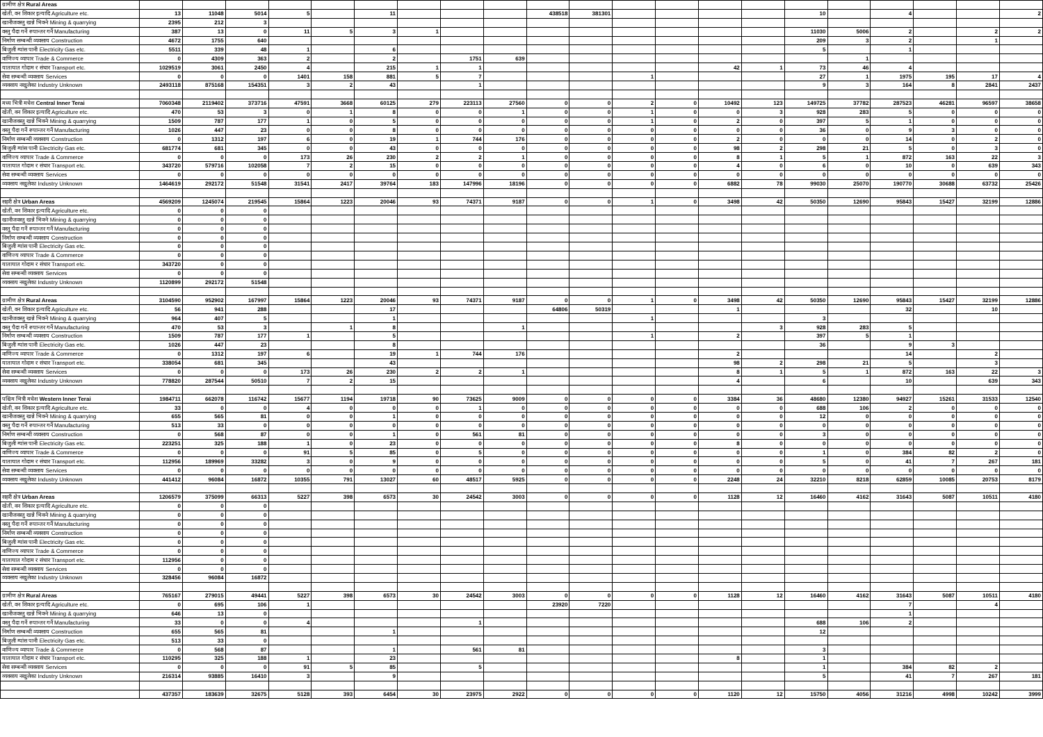| ग्रामीण क्षेत्र Rural Areas | | | | | | | | | | | | | | | | | | | | | |
| खेती, वन शिकार इत्यादि Agriculture etc. | 13 | 11048 | 5014 | 5 | | 11 | | | | 438518 | 381301 | | | | | 10 | | 4 | | | 2 |
| खानीजवस्तु खन्ने भिक्ने Mining & quarrying | 2395 | 212 | 3 | | | | | | | | | | | | | | | | | | |
| वस्तु पैदा गर्ने रुपान्तर गर्ने Manufacturing | 387 | 13 | 0 | 11 | 5 | 3 | 1 | | | | | | | | | 11030 | 5006 | 2 | | 2 | 2 |
| निर्माण सम्बन्धी व्यवसाय Construction | 4672 | 1755 | 640 | | | | | | | | | | | | | 209 | 3 | 2 | | 1 | |
| बिजुली ग्यांस पानी Electricity Gas etc. | 5511 | 339 | 48 | 1 | | 6 | | | | | | | | | | 5 | | 1 | | | |
| वाणिज्य व्यापार Trade & Commerce | 0 | 4309 | 363 | 2 | | 2 | | 1751 | 639 | | | | | | | | 1 | | | | |
| यातायात गोदाम र संचार Transport etc. | 1029519 | 3061 | 2450 | 4 | | 215 | 1 | 1 | | | | | | 42 | 1 | 73 | 46 | 4 | | | |
| सेवा सम्बन्धी व्यवसाय Services | 0 | 0 | 0 | 1401 | 158 | 881 | 5 | 7 | | | | 1 | | | | 27 | 1 | 1975 | 195 | 17 | 4 |
| व्यवसाय नखुलेका Industry Unknown | 2493118 | 875168 | 154351 | 3 | 2 | 43 | | 1 | | | | | | | | 9 | 3 | 164 | 8 | 2841 | 2437 |
| मध्य भित्री मधेश Central Inner Terai | 7060348 | 2119402 | 373716 | 47591 | 3668 | 60125 | 279 | 223113 | 27560 | 0 | 0 | 2 | 0 | 10492 | 123 | 149725 | 37782 | 287523 | 46281 | 96597 | 38658 |
| खेती, वन शिकार इत्यादि Agriculture etc. | 470 | 53 | 3 | 0 | 1 | 8 | 0 | 0 | 1 | 0 | 0 | 1 | 0 | 0 | 3 | 928 | 283 | 5 | 0 | 0 | 0 |
| खानीजवस्तु खन्ने भिक्ने Mining & quarrying | 1509 | 787 | 177 | 1 | 0 | 5 | 0 | 0 | 0 | 0 | 0 | 1 | 0 | 2 | 0 | 397 | 5 | 1 | 0 | 0 | 0 |
| वस्तु पैदा गर्ने रुपान्तर गर्ने Manufacturing | 1026 | 447 | 23 | 0 | 0 | 8 | 0 | 0 | 0 | 0 | 0 | 0 | 0 | 0 | 0 | 36 | 0 | 9 | 3 | 0 | 0 |
| निर्माण सम्बन्धी व्यवसाय Construction | 0 | 1312 | 197 | 6 | 0 | 19 | 1 | 744 | 176 | 0 | 0 | 0 | 0 | 2 | 0 | 0 | 0 | 14 | 0 | 2 | 0 |
| बिजुली ग्यांस पानी Electricity Gas etc. | 681774 | 681 | 345 | 0 | 0 | 43 | 0 | 0 | 0 | 0 | 0 | 0 | 0 | 98 | 2 | 298 | 21 | 5 | 0 | 3 | 0 |
| वाणिज्य व्यापार Trade & Commerce | 0 | 0 | 0 | 173 | 26 | 230 | 2 | 2 | 1 | 0 | 0 | 0 | 0 | 8 | 1 | 5 | 1 | 872 | 163 | 22 | 3 |
| यातायात गोदाम र संचार Transport etc. | 343720 | 579716 | 102058 | 7 | 2 | 15 | 0 | 0 | 0 | 0 | 0 | 0 | 0 | 4 | 0 | 6 | 0 | 10 | 0 | 639 | 343 |
| सेवा सम्बन्धी व्यवसाय Services | 0 | 0 | 0 | 0 | 0 | 0 | 0 | 0 | 0 | 0 | 0 | 0 | 0 | 0 | 0 | 0 | 0 | 0 | 0 | 0 | 0 |
| व्यवसाय नखुलेका Industry Unknown | 1464619 | 292172 | 51548 | 31541 | 2417 | 39764 | 183 | 147996 | 18196 | 0 | 0 | 0 | 0 | 6882 | 78 | 99030 | 25070 | 190770 | 30688 | 63732 | 25426 |
| सहरी क्षेत्र Urban Areas | 4569209 | 1245074 | 219545 | 15864 | 1223 | 20046 | 93 | 74371 | 9187 | 0 | 0 | 1 | 0 | 3498 | 42 | 50350 | 12690 | 95843 | 15427 | 32199 | 12886 |
| खेती, वन शिकार इत्यादि Agriculture etc. | 0 | 0 | 0 | | | | | | | | | | | | | | | | | | |
| खानीजवस्तु खन्ने भिक्ने Mining & quarrying | 0 | 0 | 0 | | | | | | | | | | | | | | | | | | |
| वस्तु पैदा गर्ने रुपान्तर गर्ने Manufacturing | 0 | 0 | 0 | | | | | | | | | | | | | | | | | | |
| निर्माण सम्बन्धी व्यवसाय Construction | 0 | 0 | 0 | | | | | | | | | | | | | | | | | | |
| बिजुली ग्यांस पानी Electricity Gas etc. | 0 | 0 | 0 | | | | | | | | | | | | | | | | | | |
| वाणिज्य व्यापार Trade & Commerce | 0 | 0 | 0 | | | | | | | | | | | | | | | | | | |
| यातायात गोदाम र संचार Transport etc. | 343720 | 0 | 0 | | | | | | | | | | | | | | | | | | |
| सेवा सम्बन्धी व्यवसाय Services | 0 | 0 | 0 | | | | | | | | | | | | | | | | | | |
| व्यवसाय नखुलेका Industry Unknown | 1120899 | 292172 | 51548 | | | | | | | | | | | | | | | | | | |
| ग्रामीण क्षेत्र Rural Areas | 3104590 | 952902 | 167997 | 15864 | 1223 | 20046 | 93 | 74371 | 9187 | 0 | 0 | 1 | 0 | 3498 | 42 | 50350 | 12690 | 95843 | 15427 | 32199 | 12886 |
| खेती, वन शिकार इत्यादि Agriculture etc. | 56 | 941 | 288 | | | 17 | | | | 64806 | 50319 | | | 1 | | | | 32 | | 10 | |
| खानीजवस्तु खन्ने भिक्ने Mining & quarrying | 964 | 407 | 5 | | | 1 | | | | | | 1 | | | | 3 | | | | | |
| वस्तु पैदा गर्ने रुपान्तर गर्ने Manufacturing | 470 | 53 | 3 | | 1 | 8 | | | 1 | | | | | | 3 | 928 | 283 | 5 | | | |
| निर्माण सम्बन्धी व्यवसाय Construction | 1509 | 787 | 177 | 1 | | 5 | | | | | | 1 | | 2 | | 397 | 5 | 1 | | | |
| बिजुली ग्यांस पानी Electricity Gas etc. | 1026 | 447 | 23 | | | 8 | | | | | | | | | | 36 | | 9 | 3 | | |
| वाणिज्य व्यापार Trade & Commerce | 0 | 1312 | 197 | 6 | | 19 | 1 | 744 | 176 | | | | | 2 | | | | 14 | | 2 | |
| यातायात गोदाम र संचार Transport etc. | 338054 | 681 | 345 | | | 43 | | | | | | | | 98 | 2 | 298 | 21 | 5 | | 3 | |
| सेवा सम्बन्धी व्यवसाय Services | 0 | 0 | 0 | 173 | 26 | 230 | 2 | 2 | 1 | | | | | 8 | 1 | 5 | 1 | 872 | 163 | 22 | 3 |
| व्यवसाय नखुलेका Industry Unknown | 778820 | 287544 | 50510 | 7 | 2 | 15 | | | | | | | | 4 | | 6 | | 10 | | 639 | 343 |
| पश्चिम भित्री मधेश Western Inner Terai | 1984711 | 662078 | 116742 | 15677 | 1194 | 19718 | 90 | 73625 | 9009 | 0 | 0 | 0 | 0 | 3384 | 36 | 48680 | 12380 | 94927 | 15261 | 31533 | 12540 |
| खेती, वन शिकार इत्यादि Agriculture etc. | 33 | 0 | 0 | 4 | 0 | 0 | 0 | 1 | 0 | 0 | 0 | 0 | 0 | 0 | 0 | 688 | 106 | 2 | 0 | 0 | 0 |
| खानीजवस्तु खन्ने भिक्ने Mining & quarrying | 655 | 565 | 81 | 0 | 0 | 1 | 0 | 0 | 0 | 0 | 0 | 0 | 0 | 0 | 0 | 12 | 0 | 0 | 0 | 0 | 0 |
| वस्तु पैदा गर्ने रुपान्तर गर्ने Manufacturing | 513 | 33 | 0 | 0 | 0 | 0 | 0 | 0 | 0 | 0 | 0 | 0 | 0 | 0 | 0 | 0 | 0 | 0 | 0 | 0 | 0 |
| निर्माण सम्बन्धी व्यवसाय Construction | 0 | 568 | 87 | 0 | 0 | 1 | 0 | 561 | 81 | 0 | 0 | 0 | 0 | 0 | 0 | 3 | 0 | 0 | 0 | 0 | 0 |
| बिजुली ग्यांस पानी Electricity Gas etc. | 223251 | 325 | 188 | 1 | 0 | 23 | 0 | 0 | 0 | 0 | 0 | 0 | 0 | 8 | 0 | 0 | 0 | 0 | 0 | 0 | 0 |
| वाणिज्य व्यापार Trade & Commerce | 0 | 0 | 0 | 91 | 5 | 85 | 0 | 5 | 0 | 0 | 0 | 0 | 0 | 0 | 0 | 1 | 0 | 384 | 82 | 2 | 0 |
| यातायात गोदाम र संचार Transport etc. | 112956 | 189969 | 33282 | 3 | 0 | 9 | 0 | 0 | 0 | 0 | 0 | 0 | 0 | 0 | 0 | 5 | 0 | 41 | 7 | 267 | 181 |
| सेवा सम्बन्धी व्यवसाय Services | 0 | 0 | 0 | 0 | 0 | 0 | 0 | 0 | 0 | 0 | 0 | 0 | 0 | 0 | 0 | 0 | 0 | 0 | 0 | 0 | 0 |
| व्यवसाय नखुलेका Industry Unknown | 441412 | 96084 | 16872 | 10355 | 791 | 13027 | 60 | 48517 | 5925 | 0 | 0 | 0 | 0 | 2248 | 24 | 32210 | 8218 | 62859 | 10085 | 20753 | 8179 |
| सहरी क्षेत्र Urban Areas | 1206579 | 375099 | 66313 | 5227 | 398 | 6573 | 30 | 24542 | 3003 | 0 | 0 | 0 | 0 | 1128 | 12 | 16460 | 4162 | 31643 | 5087 | 10511 | 4180 |
| खेती, वन शिकार इत्यादि Agriculture etc. | 0 | 0 | 0 | | | | | | | | | | | | | | | | | | |
| खानीजवस्तु खन्ने भिक्ने Mining & quarrying | 0 | 0 | 0 | | | | | | | | | | | | | | | | | | |
| वस्तु पैदा गर्ने रुपान्तर गर्ने Manufacturing | 0 | 0 | 0 | | | | | | | | | | | | | | | | | | |
| निर्माण सम्बन्धी व्यवसाय Construction | 0 | 0 | 0 | | | | | | | | | | | | | | | | | | |
| बिजुली ग्यांस पानी Electricity Gas etc. | 0 | 0 | 0 | | | | | | | | | | | | | | | | | | |
| वाणिज्य व्यापार Trade & Commerce | 0 | 0 | 0 | | | | | | | | | | | | | | | | | | |
| यातायात गोदाम र संचार Transport etc. | 112956 | 0 | 0 | | | | | | | | | | | | | | | | | | |
| सेवा सम्बन्धी व्यवसाय Services | 0 | 0 | 0 | | | | | | | | | | | | | | | | | | |
| व्यवसाय नखुलेका Industry Unknown | 328456 | 96084 | 16872 | | | | | | | | | | | | | | | | | | |
| ग्रामीण क्षेत्र Rural Areas | 765167 | 279015 | 49441 | 5227 | 398 | 6573 | 30 | 24542 | 3003 | 0 | 0 | 0 | 0 | 1128 | 12 | 16460 | 4162 | 31643 | 5087 | 10511 | 4180 |
| खेती, वन शिकार इत्यादि Agriculture etc. | 0 | 695 | 106 | 1 | | | | | | 23920 | 7220 | | | | | | | 7 | | 4 | |
| खानीजवस्तु खन्ने भिक्ने Mining & quarrying | 646 | 13 | 0 | | | | | | | | | | | | | | | 1 | | | |
| वस्तु पैदा गर्ने रुपान्तर गर्ने Manufacturing | 33 | 0 | 0 | 4 | | | | 1 | | | | | | | | 688 | 106 | 2 | | | |
| निर्माण सम्बन्धी व्यवसाय Construction | 655 | 565 | 81 | | | 1 | | | | | | | | | | 12 | | | | | |
| बिजुली ग्यांस पानी Electricity Gas etc. | 513 | 33 | 0 | | | | | | | | | | | | | | | | | | |
| वाणिज्य व्यापार Trade & Commerce | 0 | 568 | 87 | | | 1 | | 561 | 81 | | | | | | | 3 | | | | | |
| यातायात गोदाम र संचार Transport etc. | 110295 | 325 | 188 | 1 | | 23 | | | | | | | | 8 | | 1 | | | | | |
| सेवा सम्बन्धी व्यवसाय Services | 0 | 0 | 0 | 91 | 5 | 85 | | 5 | | | | | | | | 1 | | 384 | 82 | 2 | |
| व्यवसाय नखुलेका Industry Unknown | 216314 | 93885 | 16410 | 3 | | 9 | | | | | | | | | | 5 | | 41 | 7 | 267 | 181 |
| | 437357 | 183639 | 32675 | 5128 | 393 | 6454 | 30 | 23975 | 2922 | 0 | 0 | 0 | 0 | 1120 | 12 | 15750 | 4056 | 31216 | 4998 | 10242 | 3999 |